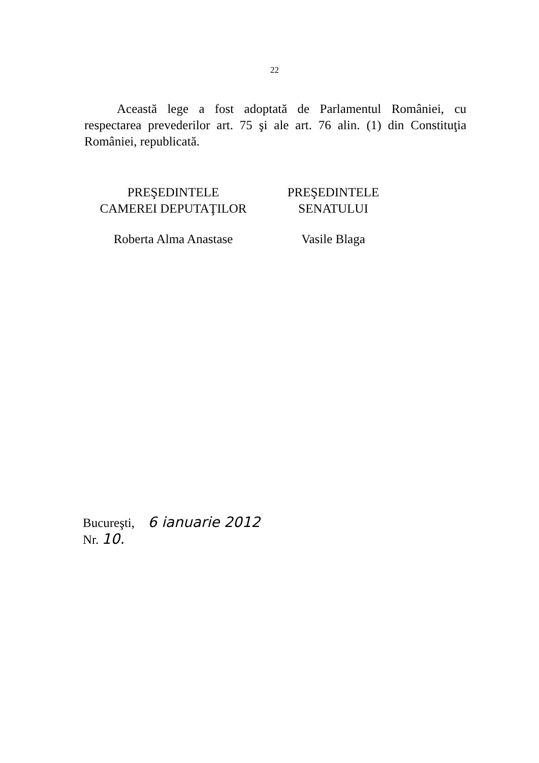22
Această lege a fost adoptată de Parlamentul României, cu respectarea prevederilor art. 75 şi ale art. 76 alin. (1) din Constituţia României, republicată.
PREŞEDINTELE
CAMEREI DEPUTAŢILOR
Roberta Alma Anastase
PREŞEDINTELE
SENATULUI
Vasile Blaga
Bucureşti, 6 ianuarie 2012
Nr. 10.